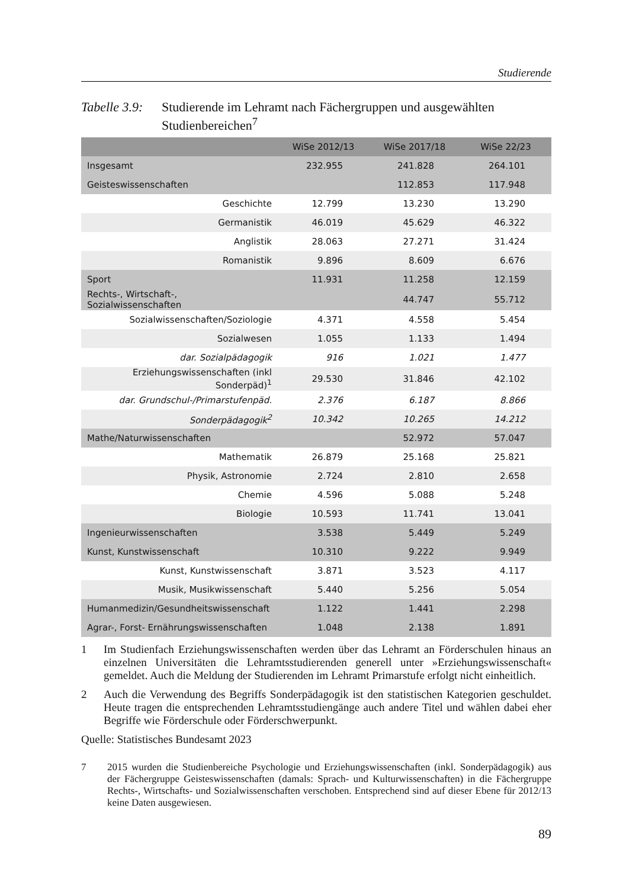Studierende
Tabelle 3.9:
Studierende im Lehramt nach Fächergruppen und ausgewählten Studienbereichen<sup>7</sup>
| | WiSe 2012/13 | WiSe 2017/18 | WiSe 22/23 |
| --- | --- | --- | --- |
| Insgesamt | 232.955 | 241.828 | 264.101 |
| Geisteswissenschaften | | 112.853 | 117.948 |
| Geschichte | 12.799 | 13.230 | 13.290 |
| Germanistik | 46.019 | 45.629 | 46.322 |
| Anglistik | 28.063 | 27.271 | 31.424 |
| Romanistik | 9.896 | 8.609 | 6.676 |
| Sport | 11.931 | 11.258 | 12.159 |
| Rechts-, Wirtschaft-, Sozialwissenschaften | | 44.747 | 55.712 |
| Sozialwissenschaften/Soziologie | 4.371 | 4.558 | 5.454 |
| Sozialwesen | 1.055 | 1.133 | 1.494 |
| dar. Sozialpädagogik | 916 | 1.021 | 1.477 |
| Erziehungswissenschaften (inkl Sonderpäd)<sup>1</sup> | 29.530 | 31.846 | 42.102 |
| dar. Grundschul-/Primarstufenpäd. | 2.376 | 6.187 | 8.866 |
| Sonderpädagogik<sup>2</sup> | 10.342 | 10.265 | 14.212 |
| Mathe/Naturwissenschaften | | 52.972 | 57.047 |
| Mathematik | 26.879 | 25.168 | 25.821 |
| Physik, Astronomie | 2.724 | 2.810 | 2.658 |
| Chemie | 4.596 | 5.088 | 5.248 |
| Biologie | 10.593 | 11.741 | 13.041 |
| Ingenieurwissenschaften | 3.538 | 5.449 | 5.249 |
| Kunst, Kunstwissenschaft | 10.310 | 9.222 | 9.949 |
| Kunst, Kunstwissenschaft | 3.871 | 3.523 | 4.117 |
| Musik, Musikwissenschaft | 5.440 | 5.256 | 5.054 |
| Humanmedizin/Gesundheitswissenschaft | 1.122 | 1.441 | 2.298 |
| Agrar-, Forst- Ernährungswissenschaften | 1.048 | 2.138 | 1.891 |
1 Im Studienfach Erziehungswissenschaften werden über das Lehramt an Förderschulen hinaus an einzelnen Universitäten die Lehramtsstudierenden generell unter »Erziehungswissenschaft« gemeldet. Auch die Meldung der Studierenden im Lehramt Primarstufe erfolgt nicht einheitlich.
2 Auch die Verwendung des Begriffs Sonderpädagogik ist den statistischen Kategorien geschuldet. Heute tragen die entsprechenden Lehramtsstudiengänge auch andere Titel und wählen dabei eher Begriffe wie Förderschule oder Förderschwerpunkt.
Quelle: Statistisches Bundesamt 2023
7 2015 wurden die Studienbereiche Psychologie und Erziehungswissenschaften (inkl. Sonderpädagogik) aus der Fächergruppe Geisteswissenschaften (damals: Sprach- und Kulturwissenschaften) in die Fächergruppe Rechts-, Wirtschafts- und Sozialwissenschaften verschoben. Entsprechend sind auf dieser Ebene für 2012/13 keine Daten ausgewiesen.
89